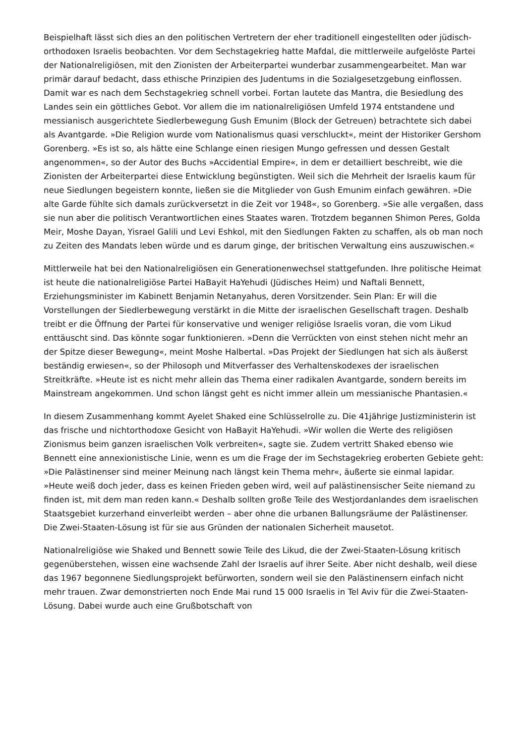Beispielhaft lässt sich dies an den politischen Vertretern der eher traditionell eingestellten oder jüdisch-orthodoxen Israelis beobachten. Vor dem Sechstagekrieg hatte Mafdal, die mittlerweile aufgelöste Partei der Nationalreligiösen, mit den Zionisten der Arbeiterpartei wunderbar zusammengearbeitet. Man war primär darauf bedacht, dass ethische Prinzipien des Judentums in die Sozialgesetzgebung einflossen. Damit war es nach dem Sechstagekrieg schnell vorbei. Fortan lautete das Mantra, die Besiedlung des Landes sein ein göttliches Gebot. Vor allem die im nationalreligiösen Umfeld 1974 entstandene und messianisch ausgerichtete Siedlerbewegung Gush Emunim (Block der Getreuen) betrachtete sich dabei als Avantgarde. »Die Religion wurde vom Nationalismus quasi verschluckt«, meint der Historiker Gershom Gorenberg. »Es ist so, als hätte eine Schlange einen riesigen Mungo gefressen und dessen Gestalt angenommen«, so der Autor des Buchs »Accidential Empire«, in dem er detailliert beschreibt, wie die Zionisten der Arbeiterpartei diese Entwicklung begünstigten. Weil sich die Mehrheit der Israelis kaum für neue Siedlungen begeistern konnte, ließen sie die Mitglieder von Gush Emunim einfach gewähren. »Die alte Garde fühlte sich damals zurückversetzt in die Zeit vor 1948«, so Gorenberg. »Sie alle vergaßen, dass sie nun aber die politisch Verantwortlichen eines Staates waren. Trotzdem begannen Shimon Peres, Golda Meir, Moshe Dayan, Yisrael Galili und Levi Eshkol, mit den Siedlungen Fakten zu schaffen, als ob man noch zu Zeiten des Mandats leben würde und es darum ginge, der britischen Verwaltung eins auszuwischen.«
Mittlerweile hat bei den Nationalreligiösen ein Generationenwechsel stattgefunden. Ihre politische Heimat ist heute die nationalreligiöse Partei HaBayit HaYehudi (Jüdisches Heim) und Naftali Bennett, Erziehungsminister im Kabinett Benjamin Netanyahus, deren Vorsitzender. Sein Plan: Er will die Vorstellungen der Siedlerbewegung verstärkt in die Mitte der israelischen Gesellschaft tragen. Deshalb treibt er die Öffnung der Partei für konservative und weniger religiöse Israelis voran, die vom Likud enttäuscht sind. Das könnte sogar funktionieren. »Denn die Verrückten von einst stehen nicht mehr an der Spitze dieser Bewegung«, meint Moshe Halbertal. »Das Projekt der Siedlungen hat sich als äußerst beständig erwiesen«, so der Philosoph und Mitverfasser des Verhaltenskodexes der israelischen Streitkräfte. »Heute ist es nicht mehr allein das Thema einer radikalen Avantgarde, sondern bereits im Mainstream angekommen. Und schon längst geht es nicht immer allein um messianische Phantasien.«
In diesem Zusammenhang kommt Ayelet Shaked eine Schlüsselrolle zu. Die 41jährige Justizministerin ist das frische und nichtorthodoxe Gesicht von HaBayit HaYehudi. »Wir wollen die Werte des religiösen Zionismus beim ganzen israelischen Volk verbreiten«, sagte sie. Zudem vertritt Shaked ebenso wie Bennett eine annexionistische Linie, wenn es um die Frage der im Sechstagekrieg eroberten Gebiete geht: »Die Palästinenser sind meiner Meinung nach längst kein Thema mehr«, äußerte sie einmal lapidar. »Heute weiß doch jeder, dass es keinen Frieden geben wird, weil auf palästinensischer Seite niemand zu finden ist, mit dem man reden kann.« Deshalb sollten große Teile des Westjordanlandes dem israelischen Staatsgebiet kurzerhand einverleibt werden – aber ohne die urbanen Ballungsräume der Palästinenser. Die Zwei-Staaten-Lösung ist für sie aus Gründen der nationalen Sicherheit mausetot.
Nationalreligiöse wie Shaked und Bennett sowie Teile des Likud, die der Zwei-Staaten-Lösung kritisch gegenüberstehen, wissen eine wachsende Zahl der Israelis auf ihrer Seite. Aber nicht deshalb, weil diese das 1967 begonnene Siedlungsprojekt befürworten, sondern weil sie den Palästinensern einfach nicht mehr trauen. Zwar demonstrierten noch Ende Mai rund 15 000 Israelis in Tel Aviv für die Zwei-Staaten-Lösung. Dabei wurde auch eine Grußbotschaft von